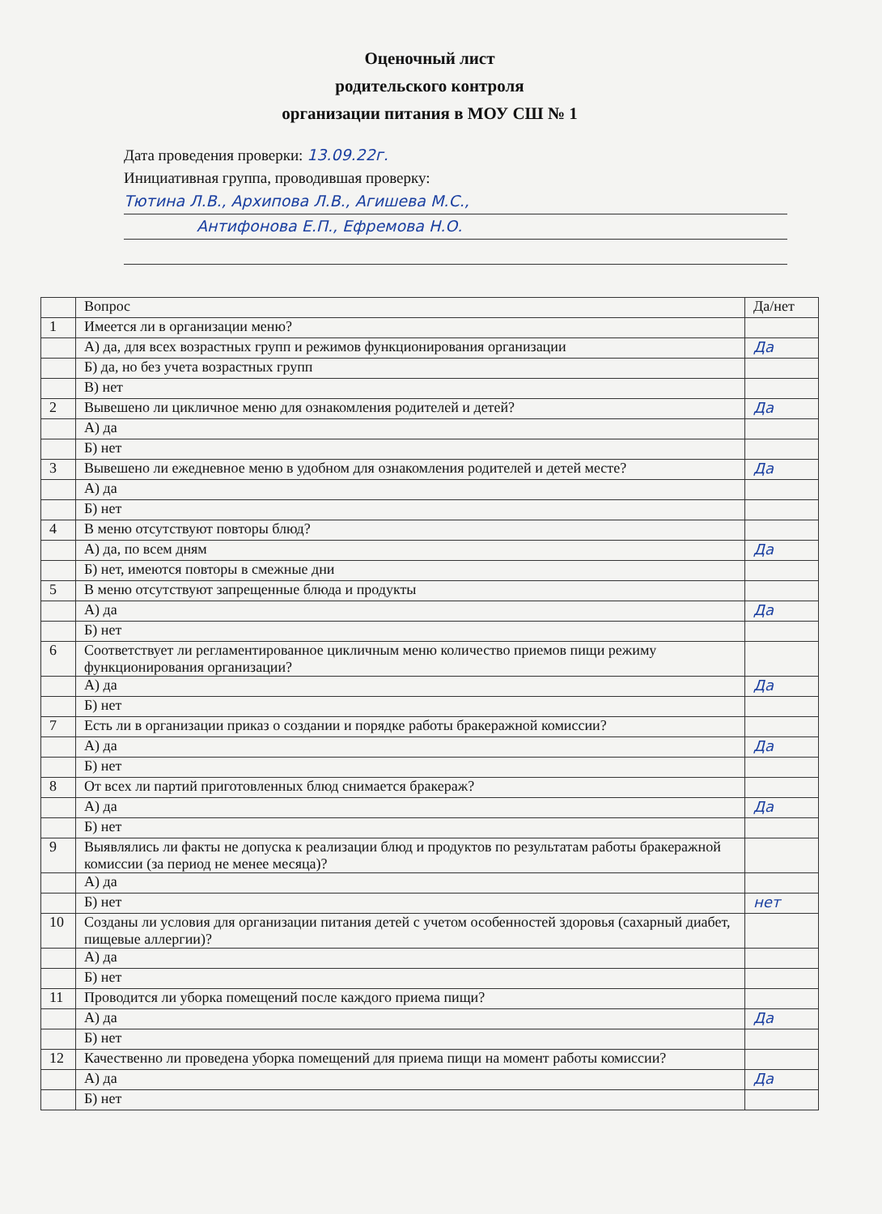Оценочный лист
родительского контроля
организации питания в МОУ СШ № 1
Дата проведения проверки: 13.09.22г.
Инициативная группа, проводившая проверку:
Тютина Л.В., Архипова Л.В., Агишева М.С.,
Антифонова Е.П., Ефремова Н.О.
| | Вопрос | Да/нет |
| --- | --- | --- |
| 1 | Имеется ли в организации меню? | |
| | А) да, для всех возрастных групп и режимов функционирования организации | Да |
| | Б) да, но без учета возрастных групп | |
| | В) нет | |
| 2 | Вывешено ли цикличное меню для ознакомления родителей и детей? | Да |
| | А) да | |
| | Б) нет | |
| 3 | Вывешено ли ежедневное меню в удобном для ознакомления родителей и детей месте? | Да |
| | А) да | |
| | Б) нет | |
| 4 | В меню отсутствуют повторы блюд? | |
| | А) да, по всем дням | Да |
| | Б) нет, имеются повторы в смежные дни | |
| 5 | В меню отсутствуют запрещенные блюда и продукты | |
| | А) да | Да |
| | Б) нет | |
| 6 | Соответствует ли регламентированное цикличным меню количество приемов пищи режиму функционирования организации? | |
| | А) да | Да |
| | Б) нет | |
| 7 | Есть ли в организации приказ о создании и порядке работы бракеражной комиссии? | |
| | А) да | Да |
| | Б) нет | |
| 8 | От всех ли партий приготовленных блюд снимается бракераж? | |
| | А) да | Да |
| | Б) нет | |
| 9 | Выявлялись ли факты не допуска к реализации блюд и продуктов по результатам работы бракеражной комиссии (за период не менее месяца)? | |
| | А) да | |
| | Б) нет | нет |
| 10 | Созданы ли условия для организации питания детей с учетом особенностей здоровья (сахарный диабет, пищевые аллергии)? | |
| | А) да | |
| | Б) нет | |
| 11 | Проводится ли уборка помещений после каждого приема пищи? | |
| | А) да | Да |
| | Б) нет | |
| 12 | Качественно ли проведена уборка помещений для приема пищи на момент работы комиссии? | |
| | А) да | Да |
| | Б) нет | |